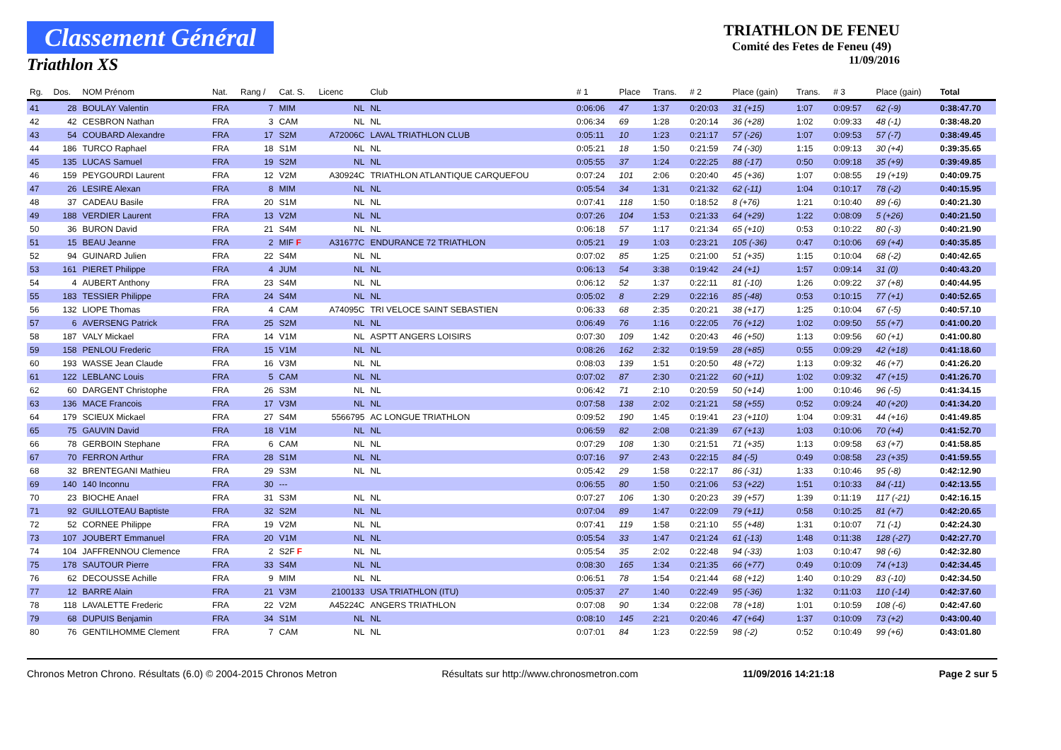Classement Général
Triathlon XS
TRIATHLON DE FENEU
Comité des Fetes de Feneu (49)
11/09/2016
| Rg. | Dos. | NOM Prénom | Nat. | Rang / | Cat. S. | Licenc | Club | # 1 | Place | Trans. | # 2 | Place (gain) | Trans. | # 3 | Place (gain) | Total |
| --- | --- | --- | --- | --- | --- | --- | --- | --- | --- | --- | --- | --- | --- | --- | --- | --- |
| 41 | 28 | BOULAY Valentin | FRA | 7 | MIM | NL | NL | 0:06:06 | 47 | 1:37 | 0:20:03 | 31 (+15) | 1:07 | 0:09:57 | 62 (-9) | 0:38:47.70 |
| 42 | 42 | CESBRON Nathan | FRA | 3 | CAM | NL | NL | 0:06:34 | 69 | 1:28 | 0:20:14 | 36 (+28) | 1:02 | 0:09:33 | 48 (-1) | 0:38:48.20 |
| 43 | 54 | COUBARD Alexandre | FRA | 17 | S2M | A72006C | LAVAL TRIATHLON CLUB | 0:05:11 | 10 | 1:23 | 0:21:17 | 57 (-26) | 1:07 | 0:09:53 | 57 (-7) | 0:38:49.45 |
| 44 | 186 | TURCO Raphael | FRA | 18 | S1M | NL | NL | 0:05:21 | 18 | 1:50 | 0:21:59 | 74 (-30) | 1:15 | 0:09:13 | 30 (+4) | 0:39:35.65 |
| 45 | 135 | LUCAS Samuel | FRA | 19 | S2M | NL | NL | 0:05:55 | 37 | 1:24 | 0:22:25 | 88 (-17) | 0:50 | 0:09:18 | 35 (+9) | 0:39:49.85 |
| 46 | 159 | PEYGOURDI Laurent | FRA | 12 | V2M | A30924C | TRIATHLON ATLANTIQUE CARQUEFOU | 0:07:24 | 101 | 2:06 | 0:20:40 | 45 (+36) | 1:07 | 0:08:55 | 19 (+19) | 0:40:09.75 |
| 47 | 26 | LESIRE Alexan | FRA | 8 | MIM | NL | NL | 0:05:54 | 34 | 1:31 | 0:21:32 | 62 (-11) | 1:04 | 0:10:17 | 78 (-2) | 0:40:15.95 |
| 48 | 37 | CADEAU Basile | FRA | 20 | S1M | NL | NL | 0:07:41 | 118 | 1:50 | 0:18:52 | 8 (+76) | 1:21 | 0:10:40 | 89 (-6) | 0:40:21.30 |
| 49 | 188 | VERDIER Laurent | FRA | 13 | V2M | NL | NL | 0:07:26 | 104 | 1:53 | 0:21:33 | 64 (+29) | 1:22 | 0:08:09 | 5 (+26) | 0:40:21.50 |
| 50 | 36 | BURON David | FRA | 21 | S4M | NL | NL | 0:06:18 | 57 | 1:17 | 0:21:34 | 65 (+10) | 0:53 | 0:10:22 | 80 (-3) | 0:40:21.90 |
| 51 | 15 | BEAU Jeanne | FRA | 2 | MIF F | A31677C | ENDURANCE 72 TRIATHLON | 0:05:21 | 19 | 1:03 | 0:23:21 | 105 (-36) | 0:47 | 0:10:06 | 69 (+4) | 0:40:35.85 |
| 52 | 94 | GUINARD Julien | FRA | 22 | S4M | NL | NL | 0:07:02 | 85 | 1:25 | 0:21:00 | 51 (+35) | 1:15 | 0:10:04 | 68 (-2) | 0:40:42.65 |
| 53 | 161 | PIERET Philippe | FRA | 4 | JUM | NL | NL | 0:06:13 | 54 | 3:38 | 0:19:42 | 24 (+1) | 1:57 | 0:09:14 | 31 (0) | 0:40:43.20 |
| 54 | 4 | AUBERT Anthony | FRA | 23 | S4M | NL | NL | 0:06:12 | 52 | 1:37 | 0:22:11 | 81 (-10) | 1:26 | 0:09:22 | 37 (+8) | 0:40:44.95 |
| 55 | 183 | TESSIER Philippe | FRA | 24 | S4M | NL | NL | 0:05:02 | 8 | 2:29 | 0:22:16 | 85 (-48) | 0:53 | 0:10:15 | 77 (+1) | 0:40:52.65 |
| 56 | 132 | LIOPE Thomas | FRA | 4 | CAM | A74095C | TRI VELOCE SAINT SEBASTIEN | 0:06:33 | 68 | 2:35 | 0:20:21 | 38 (+17) | 1:25 | 0:10:04 | 67 (-5) | 0:40:57.10 |
| 57 | 6 | AVERSENG Patrick | FRA | 25 | S2M | NL | NL | 0:06:49 | 76 | 1:16 | 0:22:05 | 76 (+12) | 1:02 | 0:09:50 | 55 (+7) | 0:41:00.20 |
| 58 | 187 | VALY Mickael | FRA | 14 | V1M | NL | ASPTT ANGERS LOISIRS | 0:07:30 | 109 | 1:42 | 0:20:43 | 46 (+50) | 1:13 | 0:09:56 | 60 (+1) | 0:41:00.80 |
| 59 | 158 | PENLOU Frederic | FRA | 15 | V1M | NL | NL | 0:08:26 | 162 | 2:32 | 0:19:59 | 28 (+85) | 0:55 | 0:09:29 | 42 (+18) | 0:41:18.60 |
| 60 | 193 | WASSE Jean Claude | FRA | 16 | V3M | NL | NL | 0:08:03 | 139 | 1:51 | 0:20:50 | 48 (+72) | 1:13 | 0:09:32 | 46 (+7) | 0:41:26.20 |
| 61 | 122 | LEBLANC Louis | FRA | 5 | CAM | NL | NL | 0:07:02 | 87 | 2:30 | 0:21:22 | 60 (+11) | 1:02 | 0:09:32 | 47 (+15) | 0:41:26.70 |
| 62 | 60 | DARGENT Christophe | FRA | 26 | S3M | NL | NL | 0:06:42 | 71 | 2:10 | 0:20:59 | 50 (+14) | 1:00 | 0:10:46 | 96 (-5) | 0:41:34.15 |
| 63 | 136 | MACE Francois | FRA | 17 | V3M | NL | NL | 0:07:58 | 138 | 2:02 | 0:21:21 | 58 (+55) | 0:52 | 0:09:24 | 40 (+20) | 0:41:34.20 |
| 64 | 179 | SCIEUX Mickael | FRA | 27 | S4M | 5566795 | AC LONGUE TRIATHLON | 0:09:52 | 190 | 1:45 | 0:19:41 | 23 (+110) | 1:04 | 0:09:31 | 44 (+16) | 0:41:49.85 |
| 65 | 75 | GAUVIN David | FRA | 18 | V1M | NL | NL | 0:06:59 | 82 | 2:08 | 0:21:39 | 67 (+13) | 1:03 | 0:10:06 | 70 (+4) | 0:41:52.70 |
| 66 | 78 | GERBOIN Stephane | FRA | 6 | CAM | NL | NL | 0:07:29 | 108 | 1:30 | 0:21:51 | 71 (+35) | 1:13 | 0:09:58 | 63 (+7) | 0:41:58.85 |
| 67 | 70 | FERRON Arthur | FRA | 28 | S1M | NL | NL | 0:07:16 | 97 | 2:43 | 0:22:15 | 84 (-5) | 0:49 | 0:08:58 | 23 (+35) | 0:41:59.55 |
| 68 | 32 | BRENTEGANI Mathieu | FRA | 29 | S3M | NL | NL | 0:05:42 | 29 | 1:58 | 0:22:17 | 86 (-31) | 1:33 | 0:10:46 | 95 (-8) | 0:42:12.90 |
| 69 | 140 | 140 Inconnu | FRA | 30 | --- | | | 0:06:55 | 80 | 1:50 | 0:21:06 | 53 (+22) | 1:51 | 0:10:33 | 84 (-11) | 0:42:13.55 |
| 70 | 23 | BIOCHE Anael | FRA | 31 | S3M | NL | NL | 0:07:27 | 106 | 1:30 | 0:20:23 | 39 (+57) | 1:39 | 0:11:19 | 117 (-21) | 0:42:16.15 |
| 71 | 92 | GUILLOTEAU Baptiste | FRA | 32 | S2M | NL | NL | 0:07:04 | 89 | 1:47 | 0:22:09 | 79 (+11) | 0:58 | 0:10:25 | 81 (+7) | 0:42:20.65 |
| 72 | 52 | CORNEE Philippe | FRA | 19 | V2M | NL | NL | 0:07:41 | 119 | 1:58 | 0:21:10 | 55 (+48) | 1:31 | 0:10:07 | 71 (-1) | 0:42:24.30 |
| 73 | 107 | JOUBERT Emmanuel | FRA | 20 | V1M | NL | NL | 0:05:54 | 33 | 1:47 | 0:21:24 | 61 (-13) | 1:48 | 0:11:38 | 128 (-27) | 0:42:27.70 |
| 74 | 104 | JAFFRENNOU Clemence | FRA | 2 | S2F F | NL | NL | 0:05:54 | 35 | 2:02 | 0:22:48 | 94 (-33) | 1:03 | 0:10:47 | 98 (-6) | 0:42:32.80 |
| 75 | 178 | SAUTOUR Pierre | FRA | 33 | S4M | NL | NL | 0:08:30 | 165 | 1:34 | 0:21:35 | 66 (+77) | 0:49 | 0:10:09 | 74 (+13) | 0:42:34.45 |
| 76 | 62 | DECOUSSE Achille | FRA | 9 | MIM | NL | NL | 0:06:51 | 78 | 1:54 | 0:21:44 | 68 (+12) | 1:40 | 0:10:29 | 83 (-10) | 0:42:34.50 |
| 77 | 12 | BARRE Alain | FRA | 21 | V3M | 2100133 | USA TRIATHLON (ITU) | 0:05:37 | 27 | 1:40 | 0:22:49 | 95 (-36) | 1:32 | 0:11:03 | 110 (-14) | 0:42:37.60 |
| 78 | 118 | LAVALETTE Frederic | FRA | 22 | V2M | A45224C | ANGERS TRIATHLON | 0:07:08 | 90 | 1:34 | 0:22:08 | 78 (+18) | 1:01 | 0:10:59 | 108 (-6) | 0:42:47.60 |
| 79 | 68 | DUPUIS Benjamin | FRA | 34 | S1M | NL | NL | 0:08:10 | 145 | 2:21 | 0:20:46 | 47 (+64) | 1:37 | 0:10:09 | 73 (+2) | 0:43:00.40 |
| 80 | 76 | GENTILHOMME Clement | FRA | 7 | CAM | NL | NL | 0:07:01 | 84 | 1:23 | 0:22:59 | 98 (-2) | 0:52 | 0:10:49 | 99 (+6) | 0:43:01.80 |
Chronos Metron Chrono. Résultats (6.0) © 2004-2015 Chronos Metron Résultats sur http://www.chronosmetron.com 11/09/2016 14:21:18 Page 2 sur 5